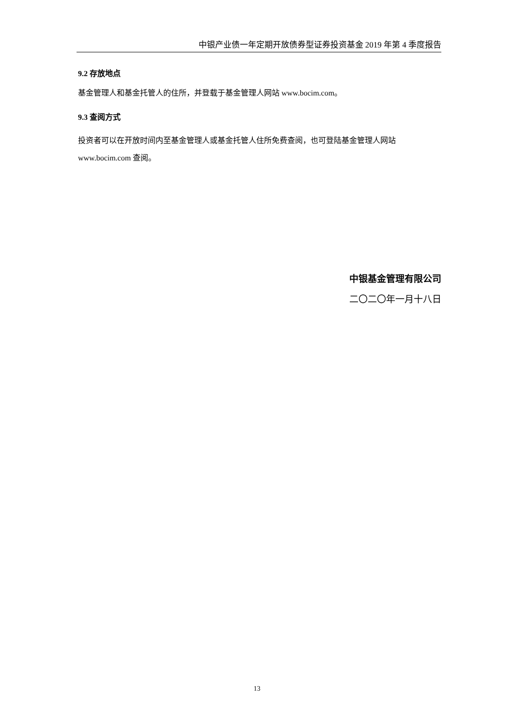中银产业债一年定期开放债券型证券投资基金 2019 年第 4 季度报告
9.2 存放地点
基金管理人和基金托管人的住所，并登载于基金管理人网站 www.bocim.com。
9.3 查阅方式
投资者可以在开放时间内至基金管理人或基金托管人住所免费查阅，也可登陆基金管理人网站 www.bocim.com 查阅。
中银基金管理有限公司
二〇二〇年一月十八日
13